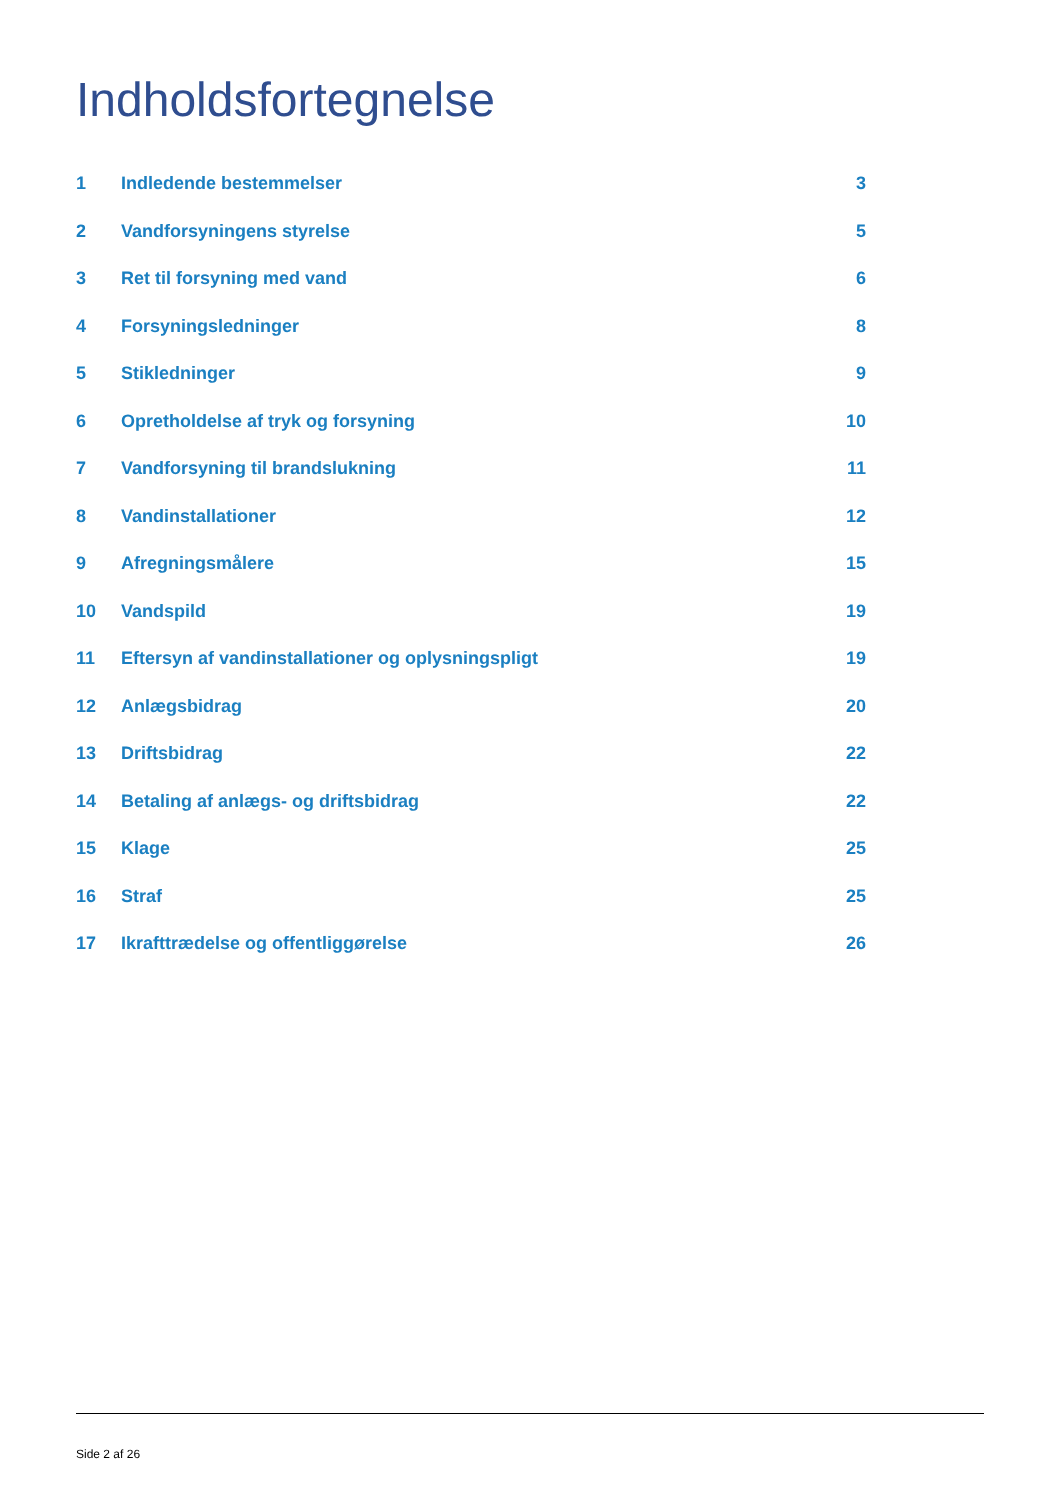Indholdsfortegnelse
| 1 | Indledende bestemmelser | 3 |
| 2 | Vandforsyningens styrelse | 5 |
| 3 | Ret til forsyning med vand | 6 |
| 4 | Forsyningsledninger | 8 |
| 5 | Stikledninger | 9 |
| 6 | Opretholdelse af tryk og forsyning | 10 |
| 7 | Vandforsyning til brandslukning | 11 |
| 8 | Vandinstallationer | 12 |
| 9 | Afregningsmålere | 15 |
| 10 | Vandspild | 19 |
| 11 | Eftersyn af vandinstallationer og oplysningspligt | 19 |
| 12 | Anlægsbidrag | 20 |
| 13 | Driftsbidrag | 22 |
| 14 | Betaling af anlægs- og driftsbidrag | 22 |
| 15 | Klage | 25 |
| 16 | Straf | 25 |
| 17 | Ikrafttrædelse og offentliggørelse | 26 |
Side 2 af 26